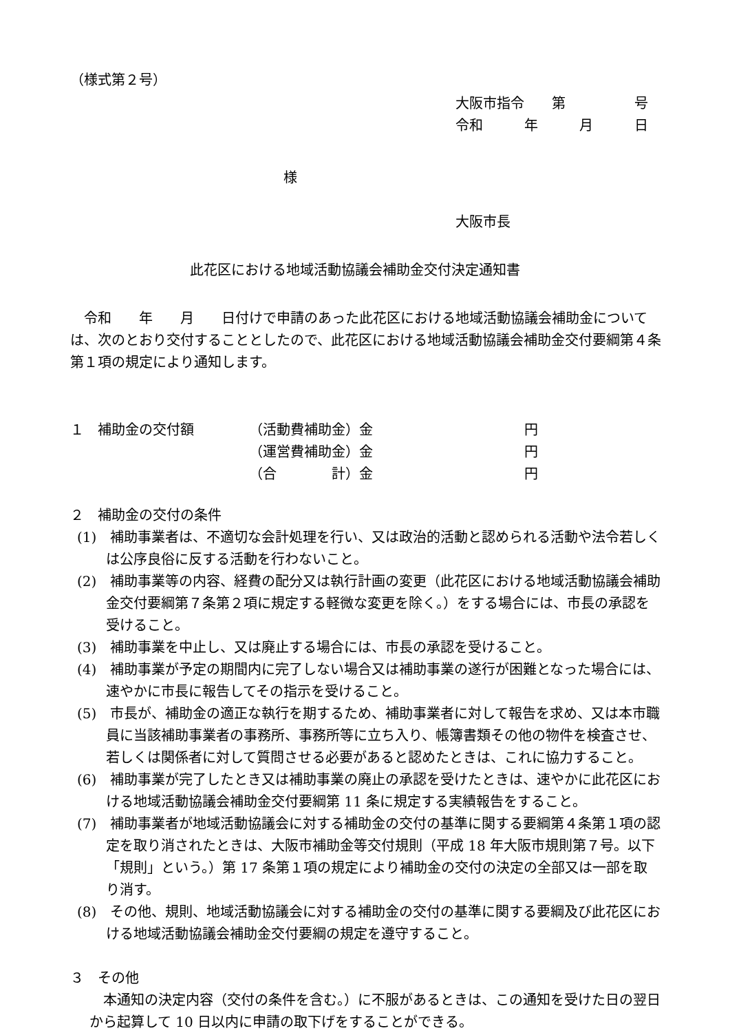（様式第２号）
大阪市指令　　第　　　　　号
令和　　　年　　　月　　　日
様
大阪市長
此花区における地域活動協議会補助金交付決定通知書
　令和　　年　　月　　日付けで申請のあった此花区における地域活動協議会補助金については、次のとおり交付することとしたので、此花区における地域活動協議会補助金交付要綱第４条第１項の規定により通知します。
| １ 補助金の交付額 | （活動費補助金） | 金 | 円 |
| | （運営費補助金） | 金 | 円 |
| | （合 計） | 金 | 円 |
２　補助金の交付の条件
(1)　補助事業者は、不適切な会計処理を行い、又は政治的活動と認められる活動や法令若しくは公序良俗に反する活動を行わないこと。
(2)　補助事業等の内容、経費の配分又は執行計画の変更（此花区における地域活動協議会補助金交付要綱第７条第２項に規定する軽微な変更を除く。）をする場合には、市長の承認を受けること。
(3)　補助事業を中止し、又は廃止する場合には、市長の承認を受けること。
(4)　補助事業が予定の期間内に完了しない場合又は補助事業の遂行が困難となった場合には、速やかに市長に報告してその指示を受けること。
(5)　市長が、補助金の適正な執行を期するため、補助事業者に対して報告を求め、又は本市職員に当該補助事業者の事務所、事務所等に立ち入り、帳簿書類その他の物件を検査させ、若しくは関係者に対して質問させる必要があると認めたときは、これに協力すること。
(6)　補助事業が完了したとき又は補助事業の廃止の承認を受けたときは、速やかに此花区における地域活動協議会補助金交付要綱第 11 条に規定する実績報告をすること。
(7)　補助事業者が地域活動協議会に対する補助金の交付の基準に関する要綱第４条第１項の認定を取り消されたときは、大阪市補助金等交付規則（平成 18 年大阪市規則第７号。以下「規則」という。）第 17 条第１項の規定により補助金の交付の決定の全部又は一部を取り消す。
(8)　その他、規則、地域活動協議会に対する補助金の交付の基準に関する要綱及び此花区における地域活動協議会補助金交付要綱の規定を遵守すること。
３　その他
　本通知の決定内容（交付の条件を含む。）に不服があるときは、この通知を受けた日の翌日から起算して 10 日以内に申請の取下げをすることができる。